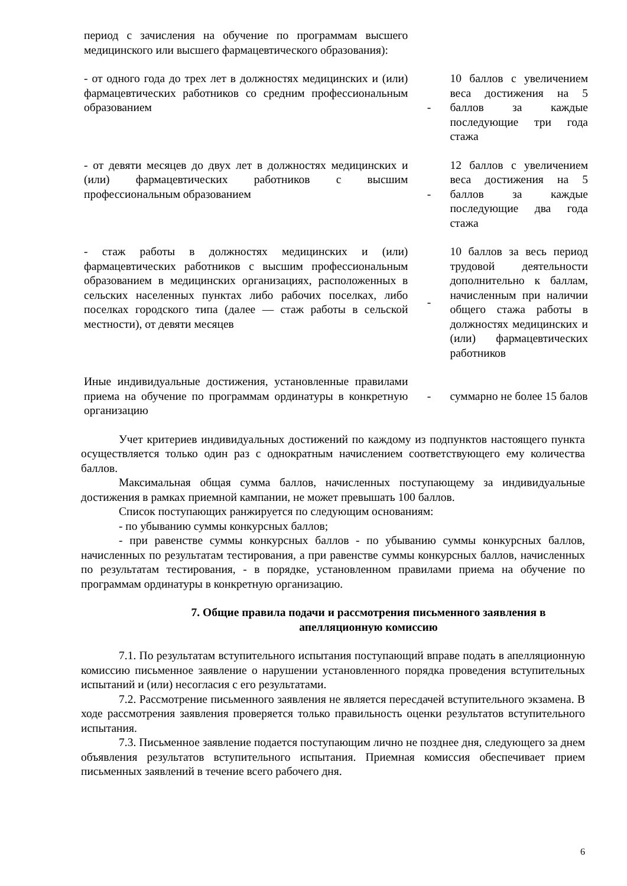| период с зачисления на обучение по программам высшего медицинского или высшего фармацевтического образования): | | |
| - от одного года до трех лет в должностях медицинских и (или) фармацевтических работников со средним профессиональным образованием | - | 10 баллов с увеличением веса достижения на 5 баллов за каждые последующие три года стажа |
| - от девяти месяцев до двух лет в должностях медицинских и (или) фармацевтических работников с высшим профессиональным образованием | - | 12 баллов с увеличением веса достижения на 5 баллов за каждые последующие два года стажа |
| - стаж работы в должностях медицинских и (или) фармацевтических работников с высшим профессиональным образованием в медицинских организациях, расположенных в сельских населенных пунктах либо рабочих поселках, либо поселках городского типа (далее — стаж работы в сельской местности), от девяти месяцев | - | 10 баллов за весь период трудовой деятельности дополнительно к баллам, начисленным при наличии общего стажа работы в должностях медицинских и (или) фармацевтических работников |
| Иные индивидуальные достижения, установленные правилами приема на обучение по программам ординатуры в конкретную организацию | - | суммарно не более 15 балов |
Учет критериев индивидуальных достижений по каждому из подпунктов настоящего пункта осуществляется только один раз с однократным начислением соответствующего ему количества баллов.
Максимальная общая сумма баллов, начисленных поступающему за индивидуальные достижения в рамках приемной кампании, не может превышать 100 баллов.
Список поступающих ранжируется по следующим основаниям:
- по убыванию суммы конкурсных баллов;
- при равенстве суммы конкурсных баллов - по убыванию суммы конкурсных баллов, начисленных по результатам тестирования, а при равенстве суммы конкурсных баллов, начисленных по результатам тестирования, - в порядке, установленном правилами приема на обучение по программам ординатуры в конкретную организацию.
7. Общие правила подачи и рассмотрения письменного заявления в апелляционную комиссию
7.1. По результатам вступительного испытания поступающий вправе подать в апелляционную комиссию письменное заявление о нарушении установленного порядка проведения вступительных испытаний и (или) несогласия с его результатами.
7.2. Рассмотрение письменного заявления не является пересдачей вступительного экзамена. В ходе рассмотрения заявления проверяется только правильность оценки результатов вступительного испытания.
7.3. Письменное заявление подается поступающим лично не позднее дня, следующего за днем объявления результатов вступительного испытания. Приемная комиссия обеспечивает прием письменных заявлений в течение всего рабочего дня.
6